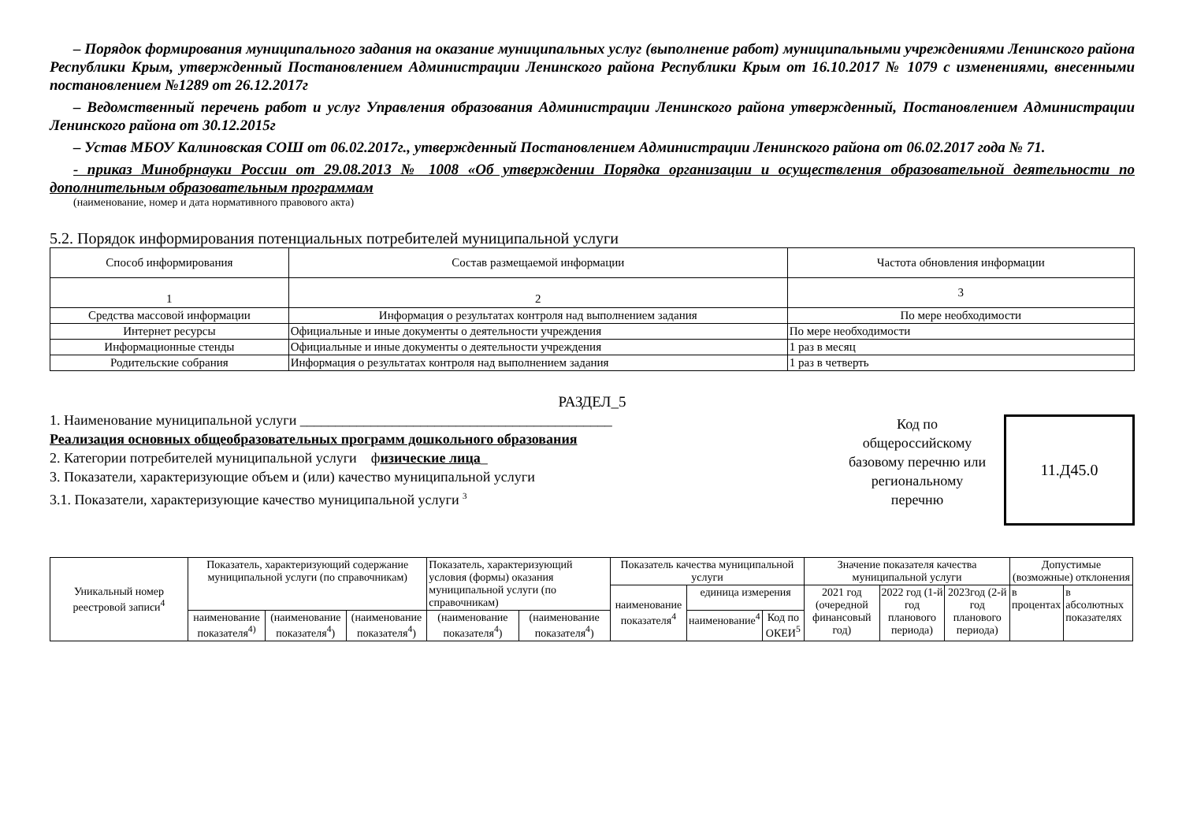– Порядок формирования муниципального задания на оказание муниципальных услуг (выполнение работ) муниципальными учреждениями Ленинского района Республики Крым, утвержденный Постановлением Администрации Ленинского района Республики Крым от 16.10.2017 № 1079 с изменениями, внесенными постановлением №1289 от 26.12.2017г
– Ведомственный перечень работ и услуг Управления образования Администрации Ленинского района утвержденный, Постановлением Администрации Ленинского района от 30.12.2015г
– Устав МБОУ Калиновская СОШ от 06.02.2017г., утвержденный Постановлением Администрации Ленинского района от 06.02.2017 года № 71.
- приказ Минобрнауки России от 29.08.2013 № 1008 «Об утверждении Порядка организации и осуществления образовательной деятельности по дополнительным образовательным программам
(наименование, номер и дата нормативного правового акта)
5.2. Порядок информирования потенциальных потребителей муниципальной услуги
| Способ информирования | Состав размещаемой информации | Частота обновления информации |
| 1 | 2 | 3 |
| Средства массовой информации | Информация о результатах контроля над выполнением задания | По мере необходимости |
| Интернет ресурсы | Официальные и иные документы о деятельности учреждения | По мере необходимости |
| Информационные стенды | Официальные и иные документы о деятельности учреждения | 1 раз в месяц |
| Родительские собрания | Информация о результатах контроля над выполнением задания | 1 раз в четверть |
РАЗДЕЛ_5
1. Наименование муниципальной услуги ____________________________________________
Реализация основных общеобразовательных программ дошкольного образования
2. Категории потребителей муниципальной услуги физические лица_
3. Показатели, характеризующие объем и (или) качество муниципальной услуги
3.1. Показатели, характеризующие качество муниципальной услуги <sup>3</sup>
Код по общероссийскому базовому перечню или региональному перечню
11.Д45.0
| Уникальный номер реестровой записи<sup>4</sup> | Показатель, характеризующий содержание муниципальной услуги (по справочникам) | | | Показатель, характеризующий условия (формы) оказания муниципальной услуги (по справочникам) | | Показатель качества муниципальной услуги | | | Значение показателя качества муниципальной услуги | | | Допустимые (возможные) отклонения | |
| | | | | | | наименование показателя<sup>4</sup> | единица измерения | | 2021 год (очередной финансовый год) | 2022 год (1-й год планового периода) | 2023год (2-й год планового периода) | в процентах | в абсолютных показателях |
| | наименование показателя<sup>4)</sup> | (наименование показателя<sup>4</sup>) | (наименование показателя<sup>4</sup>) | (наименование показателя<sup>4</sup>) | (наименование показателя<sup>4</sup>) | | наименование<sup>4</sup> | Код по ОКЕИ<sup>5</sup> | | | | | |